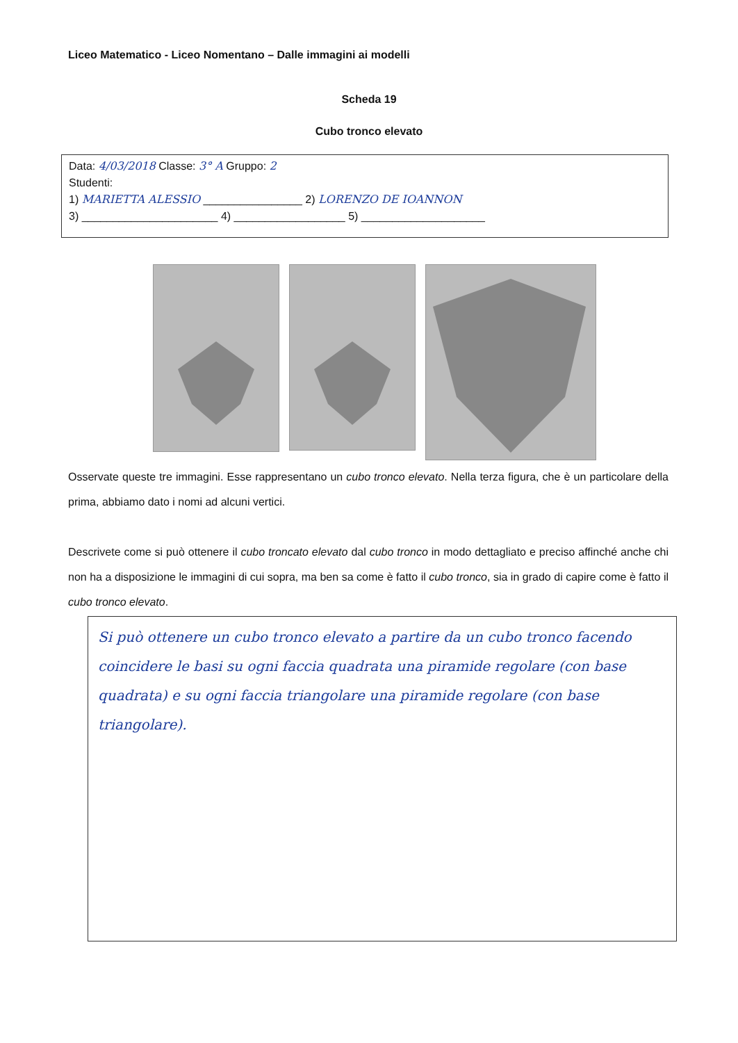Liceo Matematico - Liceo Nomentano – Dalle immagini ai modelli
Scheda 19
Cubo tronco elevato
Data: 4/03/2018 Classe: 3° A Gruppo: 2
Studenti:
1) MARIETTA ALESSIO ________________ 2) LORENZO DE IOANNON
3) ______________________ 4) __________________ 5) ____________________
Osservate queste tre immagini. Esse rappresentano un cubo tronco elevato. Nella terza figura, che è un particolare della prima, abbiamo dato i nomi ad alcuni vertici.
Descrivete come si può ottenere il cubo troncato elevato dal cubo tronco in modo dettagliato e preciso affinché anche chi non ha a disposizione le immagini di cui sopra, ma ben sa come è fatto il cubo tronco, sia in grado di capire come è fatto il cubo tronco elevato.
Si può ottenere un cubo tronco elevato a partire da un cubo tronco facendo coincidere le basi su ogni faccia quadrata una piramide regolare (con base quadrata) e su ogni faccia triangolare una piramide regolare (con base triangolare).